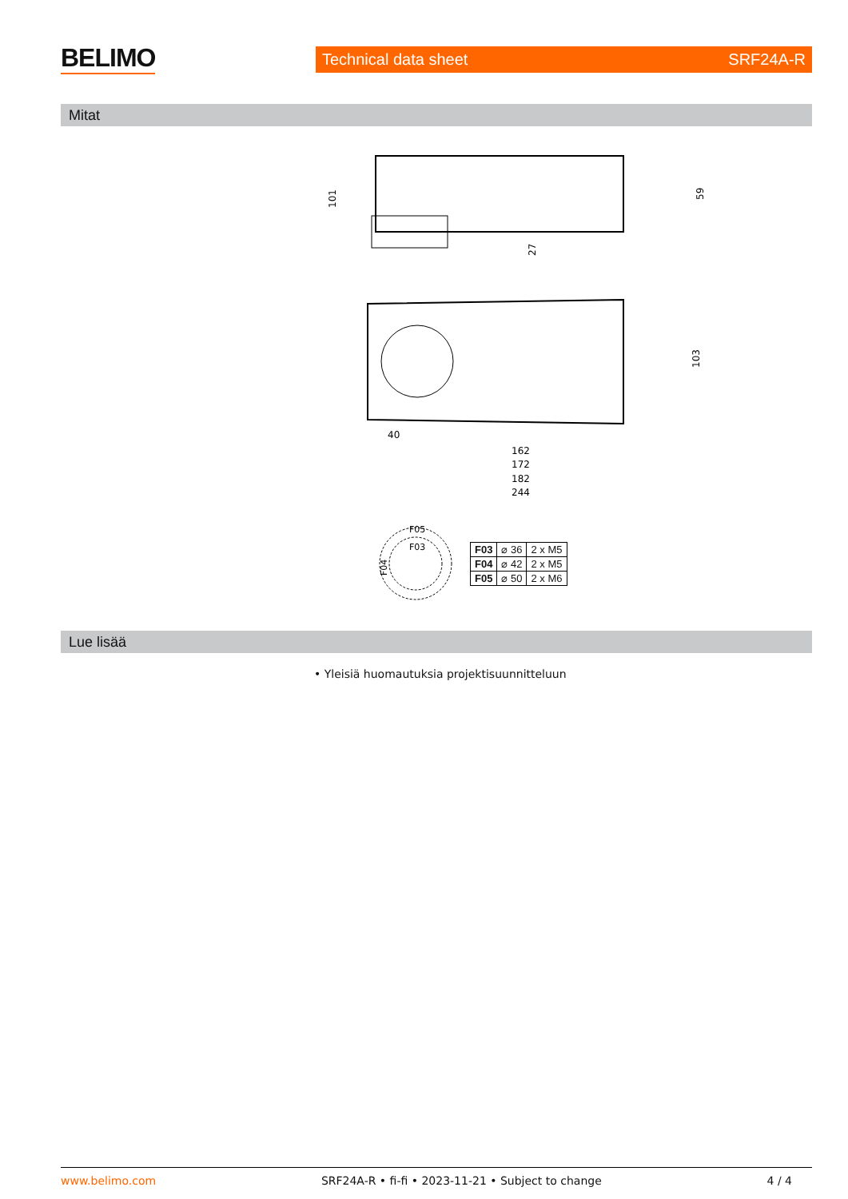BELIMO Technical data sheet SRF24A-R
Mitat
101
59
27
103
40
162
172
182
244
F05
F03
F04
| F03 | ⌀ 36 | 2 x M5 |
| F04 | ⌀ 42 | 2 x M5 |
| F05 | ⌀ 50 | 2 x M6 |
Lue lisää
• Yleisiä huomautuksia projektisuunnitteluun
www.belimo.com SRF24A-R • fi-fi • 2023-11-21 • Subject to change 4 / 4